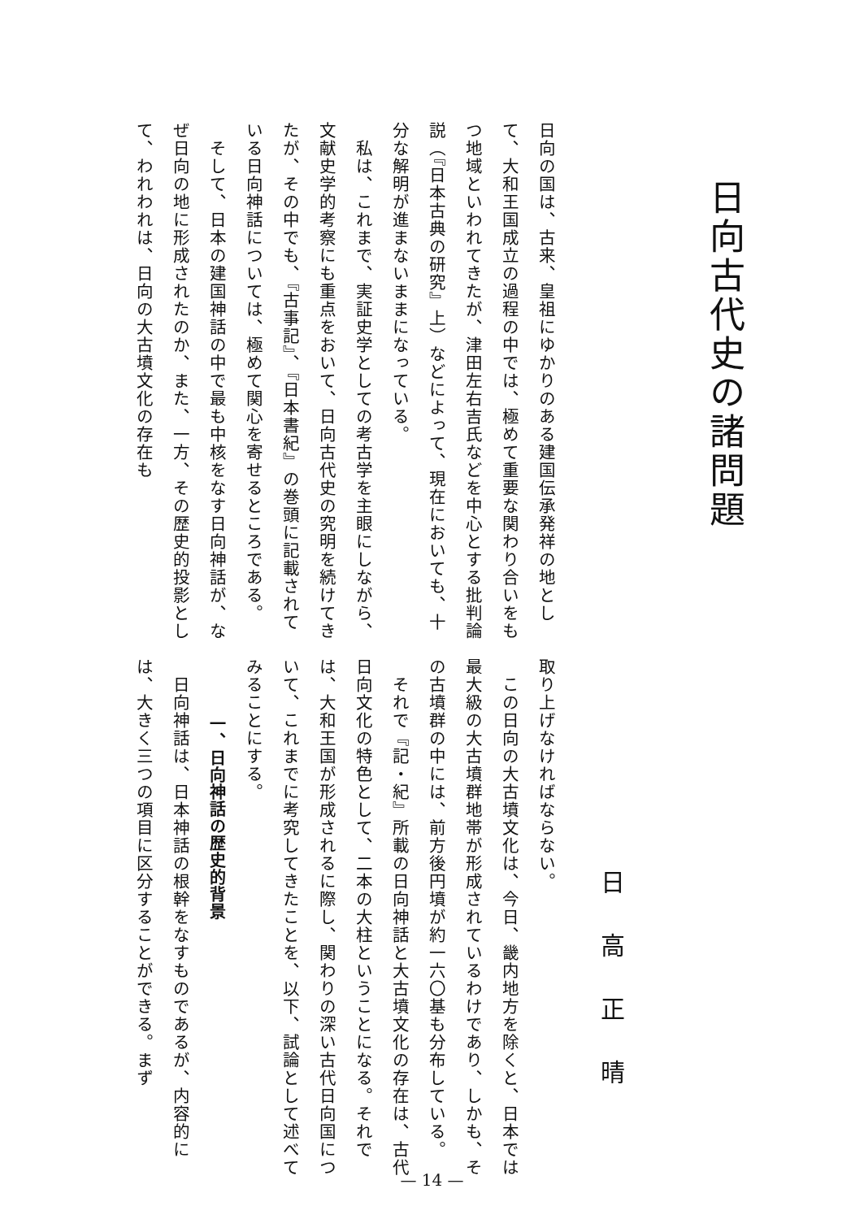日向古代史の諸問題
日高正晴
日向の国は、古来、皇祖にゆかりのある建国伝承発祥の地として、大和王国成立の過程の中では、極めて重要な関わり合いをもつ地域といわれてきたが、津田左右吉氏などを中心とする批判論説（『日本古典の研究』上）などによって、現在においても、十分な解明が進まないままになっている。
　私は、これまで、実証史学としての考古学を主眼にしながら、文献史学的考察にも重点をおいて、日向古代史の究明を続けてきたが、その中でも、『古事記』、『日本書紀』の巻頭に記載されている日向神話については、極めて関心を寄せるところである。
　そして、日本の建国神話の中で最も中核をなす日向神話が、なぜ日向の地に形成されたのか、また、一方、その歴史的投影として、われわれは、日向の大古墳文化の存在も
取り上げなければならない。
　この日向の大古墳文化は、今日、畿内地方を除くと、日本では最大級の大古墳群地帯が形成されているわけであり、しかも、その古墳群の中には、前方後円墳が約一六〇基も分布している。
　それで『記・紀』所載の日向神話と大古墳文化の存在は、古代日向文化の特色として、二本の大柱ということになる。それでは、大和王国が形成されるに際し、関わりの深い古代日向国について、これまでに考究してきたことを、以下、試論として述べてみることにする。
一、日向神話の歴史的背景
　日向神話は、日本神話の根幹をなすものであるが、内容的には、大きく三つの項目に区分することができる。まず
— 14 —